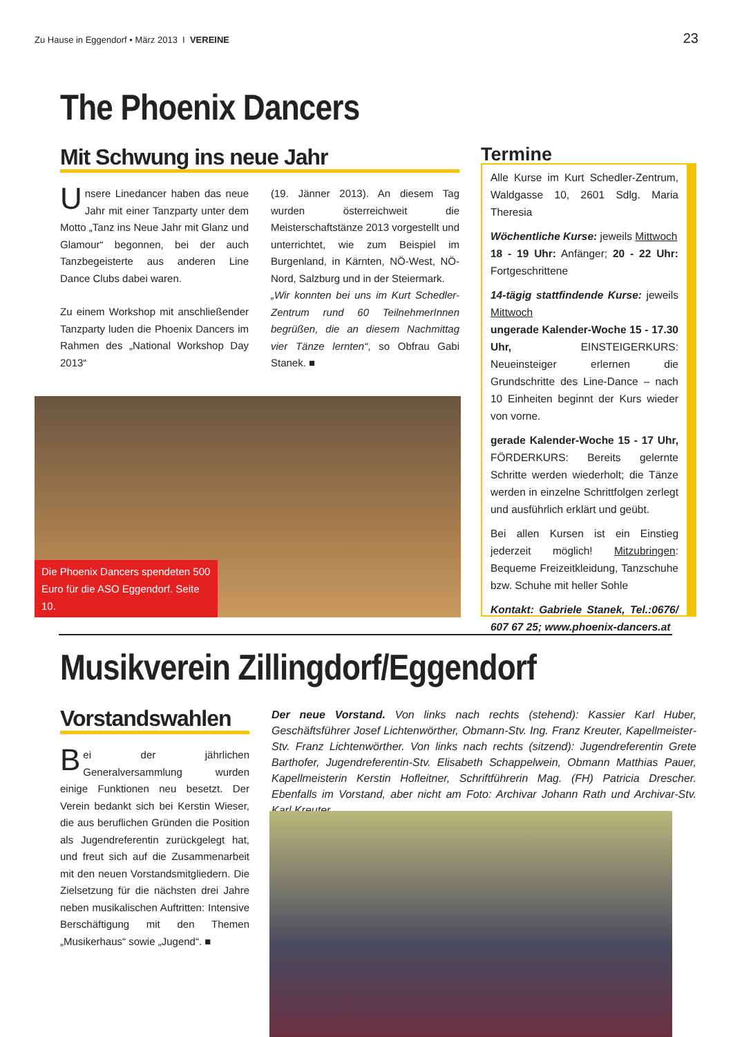Zu Hause in Eggendorf • März 2013 I VEREINE 23
The Phoenix Dancers
Mit Schwung ins neue Jahr
Unsere Linedancer haben das neue Jahr mit einer Tanzparty unter dem Motto „Tanz ins Neue Jahr mit Glanz und Glamour“ begonnen, bei der auch Tanzbegeisterte aus anderen Line Dance Clubs dabei waren.
Zu einem Workshop mit anschließender Tanzparty luden die Phoenix Dancers im Rahmen des „National Workshop Day 2013“
(19. Jänner 2013). An diesem Tag wurden österreichweit die Meisterschaftstänze 2013 vorgestellt und unterrichtet, wie zum Beispiel im Burgenland, in Kärnten, NÖ-West, NÖ-Nord, Salzburg und in der Steiermark.
„Wir konnten bei uns im Kurt Schedler-Zentrum rund 60 TeilnehmerInnen begrüßen, die an diesem Nachmittag vier Tänze lernten“, so Obfrau Gabi Stanek. ■
Die Phoenix Dancers spendeten 500 Euro für die ASO Eggendorf. Seite 10.
Termine
Alle Kurse im Kurt Schedler-Zentrum, Waldgasse 10, 2601 Sdlg. Maria Theresia
Wöchentliche Kurse: jeweils Mittwoch
18 - 19 Uhr: Anfänger; 20 - 22 Uhr: Fortgeschrittene
14-tägig stattfindende Kurse: jeweils Mittwoch
ungerade Kalender-Woche 15 - 17.30 Uhr, EINSTEIGERKURS: Neueinsteiger erlernen die Grundschritte des Line-Dance – nach 10 Einheiten beginnt der Kurs wieder von vorne.
gerade Kalender-Woche 15 - 17 Uhr, FÖRDERKURS: Bereits gelernte Schritte werden wiederholt; die Tänze werden in einzelne Schrittfolgen zerlegt und ausführlich erklärt und geübt.
Bei allen Kursen ist ein Einstieg jederzeit möglich! Mitzubringen: Bequeme Freizeitkleidung, Tanzschuhe bzw. Schuhe mit heller Sohle
Kontakt: Gabriele Stanek, Tel.:0676/ 607 67 25; www.phoenix-dancers.at
Musikverein Zillingdorf/Eggendorf
Vorstandswahlen
Bei der jährlichen Generalversammlung wurden einige Funktionen neu besetzt. Der Verein bedankt sich bei Kerstin Wieser, die aus beruflichen Gründen die Position als Jugendreferentin zurückgelegt hat, und freut sich auf die Zusammenarbeit mit den neuen Vorstandsmitgliedern. Die Zielsetzung für die nächsten drei Jahre neben musikalischen Auftritten: Intensive Berschäftigung mit den Themen „Musikerhaus“ sowie „Jugend“. ■
Der neue Vorstand. Von links nach rechts (stehend): Kassier Karl Huber, Geschäftsführer Josef Lichtenwörther, Obmann-Stv. Ing. Franz Kreuter, Kapellmeister-Stv. Franz Lichtenwörther. Von links nach rechts (sitzend): Jugendreferentin Grete Barthofer, Jugendreferentin-Stv. Elisabeth Schappelwein, Obmann Matthias Pauer, Kapellmeisterin Kerstin Hofleitner, Schriftführerin Mag. (FH) Patricia Drescher. Ebenfalls im Vorstand, aber nicht am Foto: Archivar Johann Rath und Archivar-Stv. Karl Kreuter.